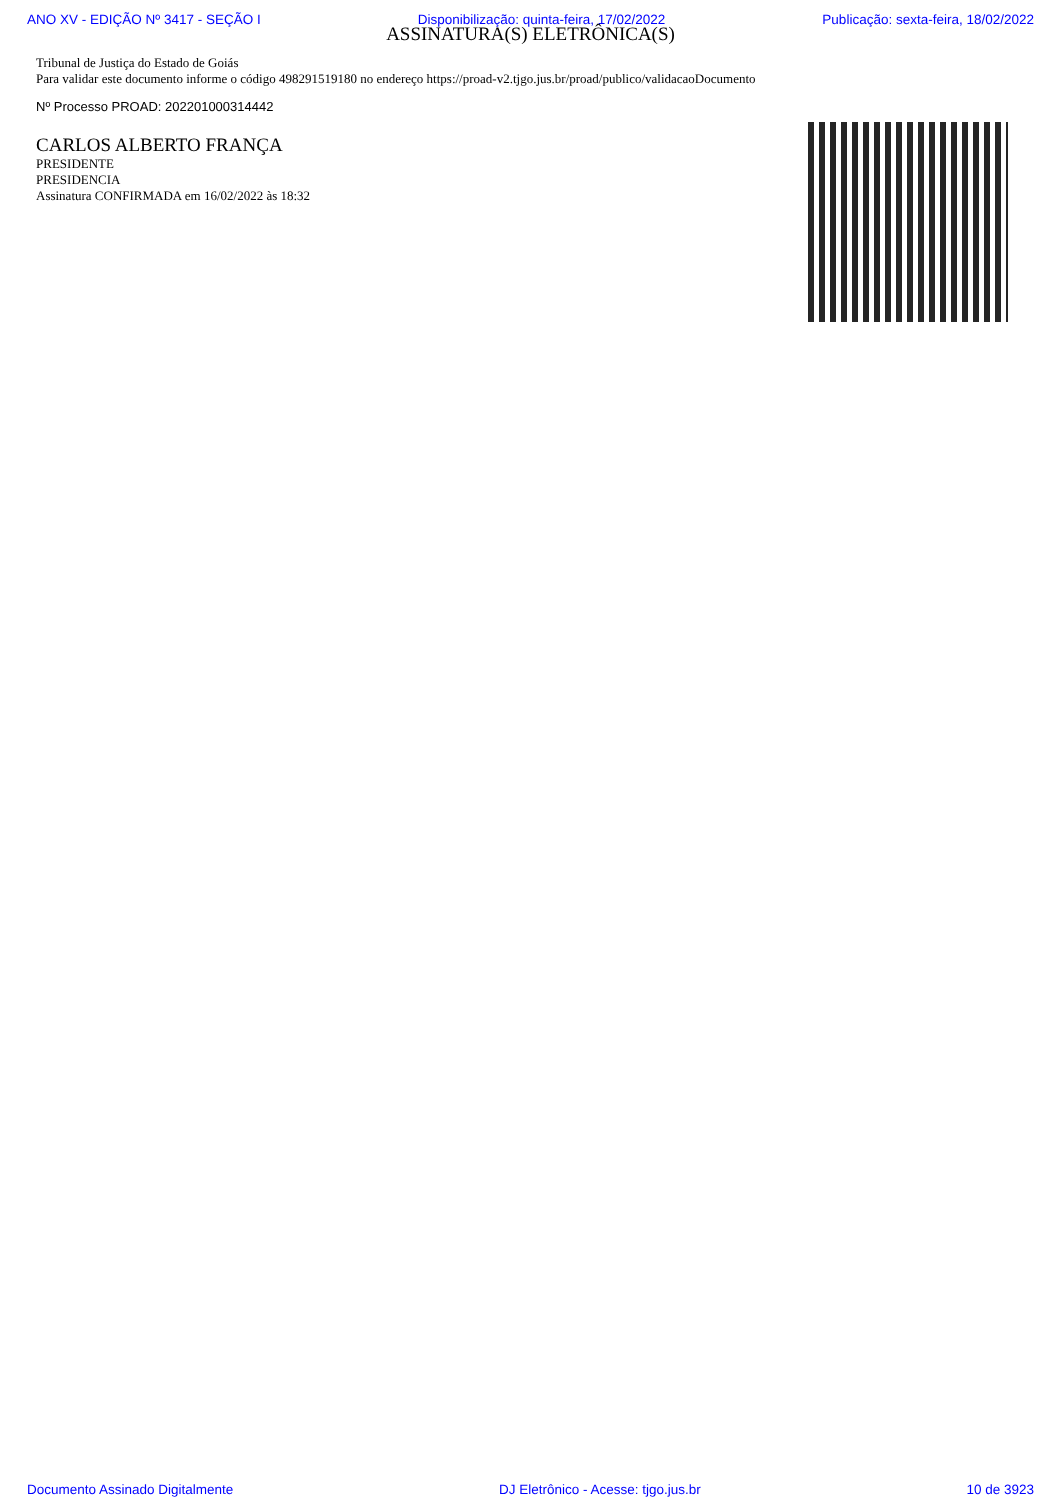ANO XV - EDIÇÃO Nº 3417 - SEÇÃO I Disponibilização: quinta-feira, 17/02/2022 Publicação: sexta-feira, 18/02/2022
ASSINATURA(S) ELETRÔNICA(S)
Tribunal de Justiça do Estado de Goiás
Para validar este documento informe o código 498291519180 no endereço https://proad-v2.tjgo.jus.br/proad/publico/validacaoDocumento
Nº Processo PROAD: 202201000314442
CARLOS ALBERTO FRANÇA
PRESIDENTE
PRESIDENCIA
Assinatura CONFIRMADA em 16/02/2022 às 18:32
Documento Assinado Digitalmente DJ Eletrônico - Acesse: tjgo.jus.br 10 de 3923